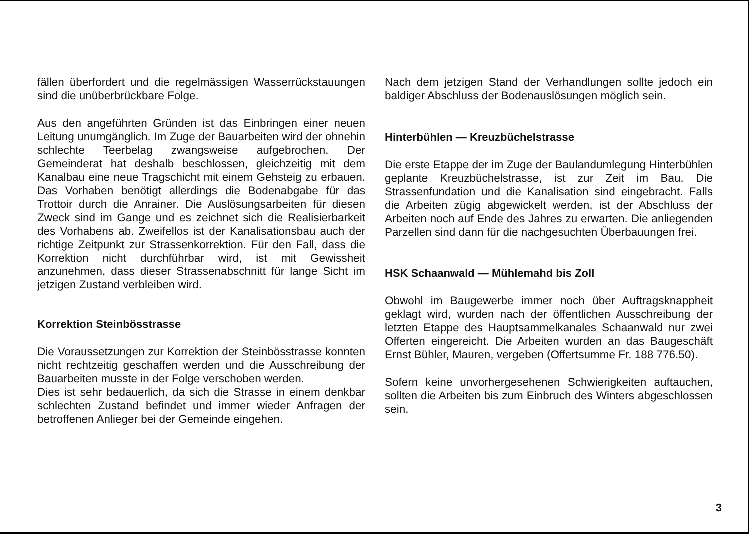fällen überfordert und die regelmässigen Wasserrückstauungen sind die unüberbrückbare Folge.
Aus den angeführten Gründen ist das Einbringen einer neuen Leitung unumgänglich. Im Zuge der Bauarbeiten wird der ohnehin schlechte Teerbelag zwangsweise aufgebrochen. Der Gemeinderat hat deshalb beschlossen, gleichzeitig mit dem Kanalbau eine neue Tragschicht mit einem Gehsteig zu erbauen. Das Vorhaben benötigt allerdings die Bodenabgabe für das Trottoir durch die Anrainer. Die Auslösungsarbeiten für diesen Zweck sind im Gange und es zeichnet sich die Realisierbarkeit des Vorhabens ab. Zweifellos ist der Kanalisationsbau auch der richtige Zeitpunkt zur Strassenkorrektion. Für den Fall, dass die Korrektion nicht durchführbar wird, ist mit Gewissheit anzunehmen, dass dieser Strassenabschnitt für lange Sicht im jetzigen Zustand verbleiben wird.
Korrektion Steinbösstrasse
Die Voraussetzungen zur Korrektion der Steinbösstrasse konnten nicht rechtzeitig geschaffen werden und die Ausschreibung der Bauarbeiten musste in der Folge verschoben werden.
Dies ist sehr bedauerlich, da sich die Strasse in einem denkbar schlechten Zustand befindet und immer wieder Anfragen der betroffenen Anlieger bei der Gemeinde eingehen.
Nach dem jetzigen Stand der Verhandlungen sollte jedoch ein baldiger Abschluss der Bodenauslösungen möglich sein.
Hinterbühlen — Kreuzbüchelstrasse
Die erste Etappe der im Zuge der Baulandumlegung Hinterbühlen geplante Kreuzbüchelstrasse, ist zur Zeit im Bau. Die Strassenfundation und die Kanalisation sind eingebracht. Falls die Arbeiten zügig abgewickelt werden, ist der Abschluss der Arbeiten noch auf Ende des Jahres zu erwarten. Die anliegenden Parzellen sind dann für die nachgesuchten Überbauungen frei.
HSK Schaanwald — Mühlemahd bis Zoll
Obwohl im Baugewerbe immer noch über Auftragsknappheit geklagt wird, wurden nach der öffentlichen Ausschreibung der letzten Etappe des Hauptsammelkanales Schaanwald nur zwei Offerten eingereicht. Die Arbeiten wurden an das Baugeschäft Ernst Bühler, Mauren, vergeben (Offertsumme Fr. 188 776.50).
Sofern keine unvorhergesehenen Schwierigkeiten auftauchen, sollten die Arbeiten bis zum Einbruch des Winters abgeschlossen sein.
3